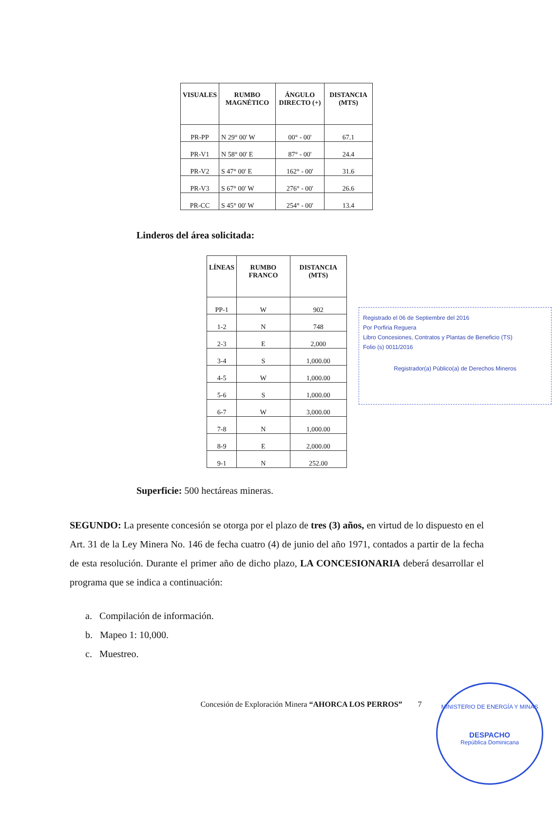| VISUALES | RUMBO MAGNÉTICO | ÁNGULO DIRECTO (+) | DISTANCIA (MTS) |
| --- | --- | --- | --- |
| PR-PP | N 29° 00' W | 00° - 00' | 67.1 |
| PR-V1 | N 58° 00' E | 87° - 00' | 24.4 |
| PR-V2 | S 47° 00' E | 162° - 00' | 31.6 |
| PR-V3 | S 67° 00' W | 276° - 00' | 26.6 |
| PR-CC | S 45° 00' W | 254° - 00' | 13.4 |
Linderos del área solicitada:
Registrado el 06 de Septiembre del 2016
Por Porfiria Reguera
Libro Concesiones, Contratos y Plantas de Beneficio (TS)
Folio (s) 0011/2016
Registrador(a) Público(a) de Derechos Mineros
| LÍNEAS | RUMBO FRANCO | DISTANCIA (MTS) |
| --- | --- | --- |
| PP-1 | W | 902 |
| 1-2 | N | 748 |
| 2-3 | E | 2,000 |
| 3-4 | S | 1,000.00 |
| 4-5 | W | 1,000.00 |
| 5-6 | S | 1,000.00 |
| 6-7 | W | 3,000.00 |
| 7-8 | N | 1,000.00 |
| 8-9 | E | 2,000.00 |
| 9-1 | N | 252.00 |
Superficie: 500 hectáreas mineras.
SEGUNDO: La presente concesión se otorga por el plazo de tres (3) años, en virtud de lo dispuesto en el Art. 31 de la Ley Minera No. 146 de fecha cuatro (4) de junio del año 1971, contados a partir de la fecha de esta resolución. Durante el primer año de dicho plazo, LA CONCESIONARIA deberá desarrollar el programa que se indica a continuación:
a. Compilación de información.
b. Mapeo 1: 10,000.
c. Muestreo.
MINISTERIO DE ENERGÍA Y MINAS
DESPACHO
República Dominicana
Concesión de Exploración Minera “AHORCA LOS PERROS” 7